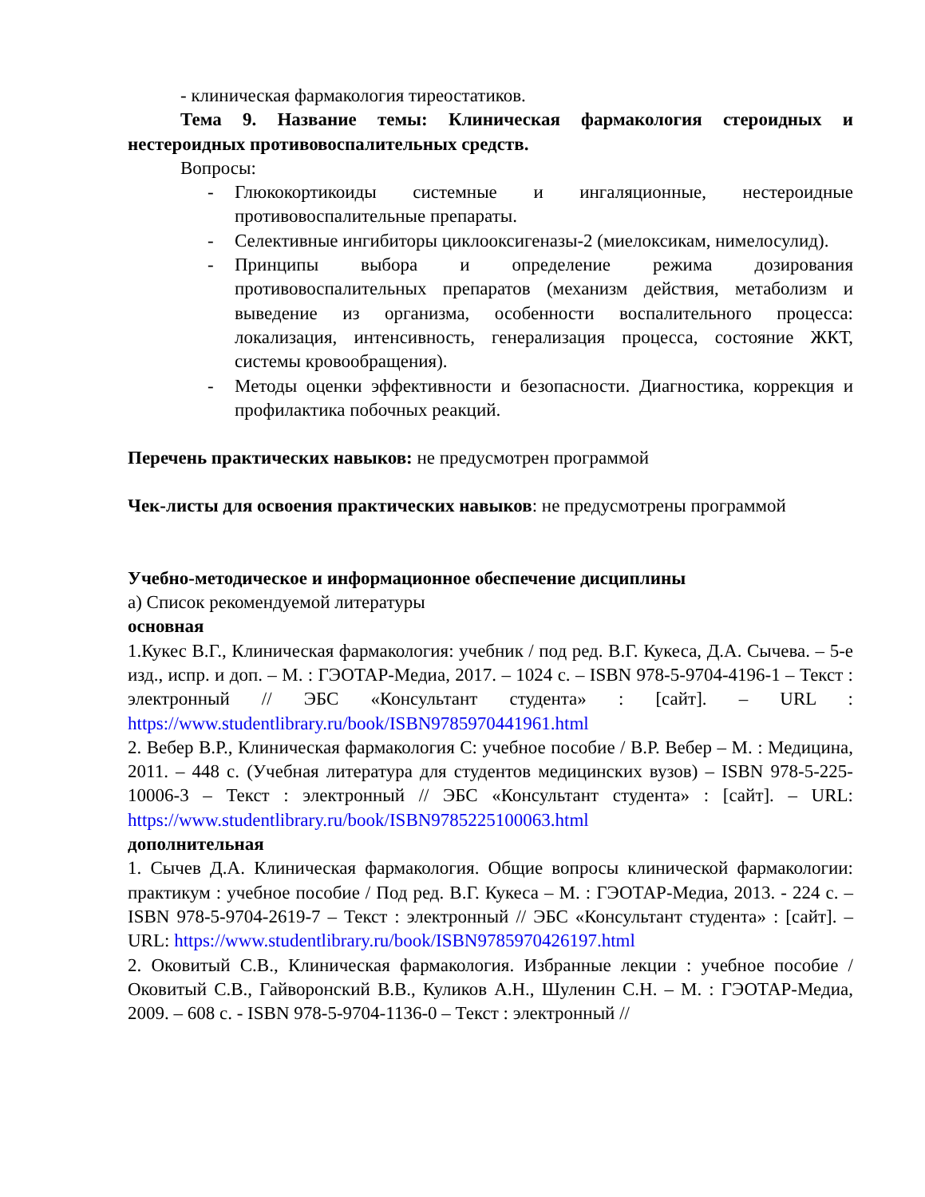- клиническая фармакология тиреостатиков.
Тема 9. Название темы: Клиническая фармакология стероидных и нестероидных противовоспалительных средств.
Вопросы:
- Глюкокортикоиды системные и ингаляционные, нестероидные противовоспалительные препараты.
- Селективные ингибиторы циклооксигеназы-2 (миелоксикам, нимелосулид).
- Принципы выбора и определение режима дозирования противовоспалительных препаратов (механизм действия, метаболизм и выведение из организма, особенности воспалительного процесса: локализация, интенсивность, генерализация процесса, состояние ЖКТ, системы кровообращения).
- Методы оценки эффективности и безопасности. Диагностика, коррекция и профилактика побочных реакций.
Перечень практических навыков: не предусмотрен программой
Чек-листы для освоения практических навыков: не предусмотрены программой
Учебно-методическое и информационное обеспечение дисциплины
а) Список рекомендуемой литературы
основная
1.Кукес В.Г., Клиническая фармакология: учебник / под ред. В.Г. Кукеса, Д.А. Сычева. – 5-е изд., испр. и доп. – М. : ГЭОТАР-Медиа, 2017. – 1024 с. – ISBN 978-5-9704-4196-1 – Текст : электронный // ЭБС «Консультант студента» : [сайт]. – URL : https://www.studentlibrary.ru/book/ISBN9785970441961.html
2. Вебер В.Р., Клиническая фармакология С: учебное пособие / В.Р. Вебер – М. : Медицина, 2011. – 448 с. (Учебная литература для студентов медицинских вузов) – ISBN 978-5-225-10006-3 – Текст : электронный // ЭБС «Консультант студента» : [сайт]. – URL: https://www.studentlibrary.ru/book/ISBN9785225100063.html
дополнительная
1. Сычев Д.А. Клиническая фармакология. Общие вопросы клинической фармакологии: практикум : учебное пособие / Под ред. В.Г. Кукеса – М. : ГЭОТАР-Медиа, 2013. - 224 с. – ISBN 978-5-9704-2619-7 – Текст : электронный // ЭБС «Консультант студента» : [сайт]. – URL: https://www.studentlibrary.ru/book/ISBN9785970426197.html
2. Оковитый С.В., Клиническая фармакология. Избранные лекции : учебное пособие / Оковитый С.В., Гайворонский В.В., Куликов А.Н., Шуленин С.Н. – М. : ГЭОТАР-Медиа, 2009. – 608 с. - ISBN 978-5-9704-1136-0 – Текст : электронный //